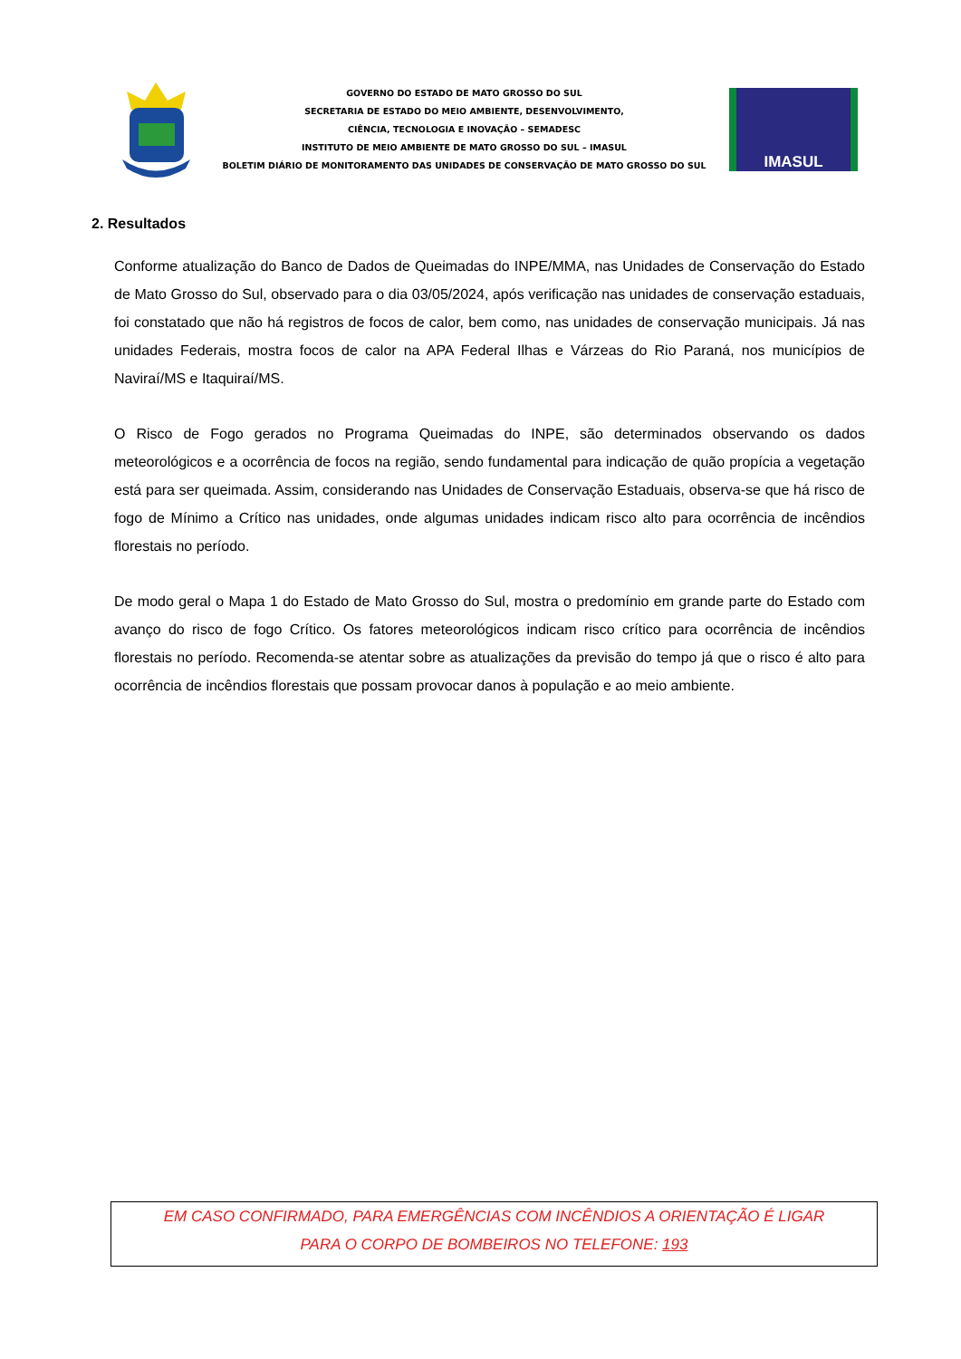GOVERNO DO ESTADO DE MATO GROSSO DO SUL
SECRETARIA DE ESTADO DO MEIO AMBIENTE, DESENVOLVIMENTO,
CIÊNCIA, TECNOLOGIA E INOVAÇÃO – SEMADESC
INSTITUTO DE MEIO AMBIENTE DE MATO GROSSO DO SUL – IMASUL
BOLETIM DIÁRIO DE MONITORAMENTO DAS UNIDADES DE CONSERVAÇÃO DE MATO GROSSO DO SUL
IMASUL
2. Resultados
Conforme atualização do Banco de Dados de Queimadas do INPE/MMA, nas Unidades de Conservação do Estado de Mato Grosso do Sul, observado para o dia 03/05/2024, após verificação nas unidades de conservação estaduais, foi constatado que não há registros de focos de calor, bem como, nas unidades de conservação municipais. Já nas unidades Federais, mostra focos de calor na APA Federal Ilhas e Várzeas do Rio Paraná, nos municípios de Naviraí/MS e Itaquiraí/MS.
O Risco de Fogo gerados no Programa Queimadas do INPE, são determinados observando os dados meteorológicos e a ocorrência de focos na região, sendo fundamental para indicação de quão propícia a vegetação está para ser queimada. Assim, considerando nas Unidades de Conservação Estaduais, observa-se que há risco de fogo de Mínimo a Crítico nas unidades, onde algumas unidades indicam risco alto para ocorrência de incêndios florestais no período.
De modo geral o Mapa 1 do Estado de Mato Grosso do Sul, mostra o predomínio em grande parte do Estado com avanço do risco de fogo Crítico. Os fatores meteorológicos indicam risco crítico para ocorrência de incêndios florestais no período. Recomenda-se atentar sobre as atualizações da previsão do tempo já que o risco é alto para ocorrência de incêndios florestais que possam provocar danos à população e ao meio ambiente.
EM CASO CONFIRMADO, PARA EMERGÊNCIAS COM INCÊNDIOS A ORIENTAÇÃO É LIGAR
PARA O CORPO DE BOMBEIROS NO TELEFONE: 193